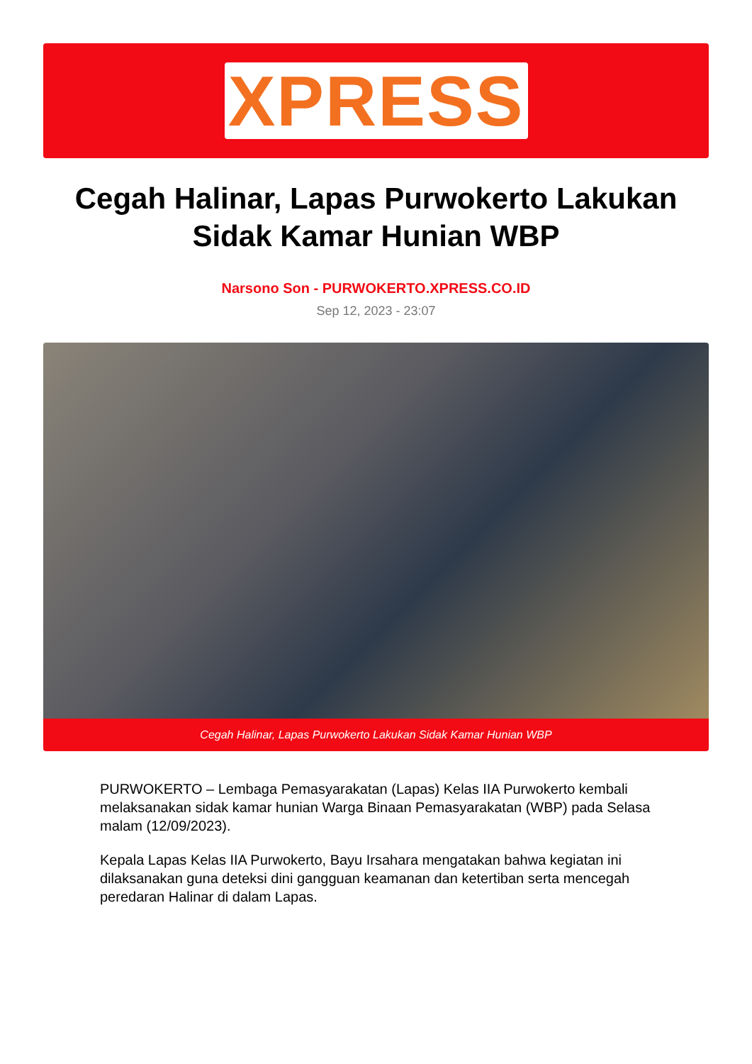XPRESS
Cegah Halinar, Lapas Purwokerto Lakukan Sidak Kamar Hunian WBP
Narsono Son - PURWOKERTO.XPRESS.CO.ID
Sep 12, 2023 - 23:07
Cegah Halinar, Lapas Purwokerto Lakukan Sidak Kamar Hunian WBP
PURWOKERTO – Lembaga Pemasyarakatan (Lapas) Kelas IIA Purwokerto kembali melaksanakan sidak kamar hunian Warga Binaan Pemasyarakatan (WBP) pada Selasa malam (12/09/2023).
Kepala Lapas Kelas IIA Purwokerto, Bayu Irsahara mengatakan bahwa kegiatan ini dilaksanakan guna deteksi dini gangguan keamanan dan ketertiban serta mencegah peredaran Halinar di dalam Lapas.